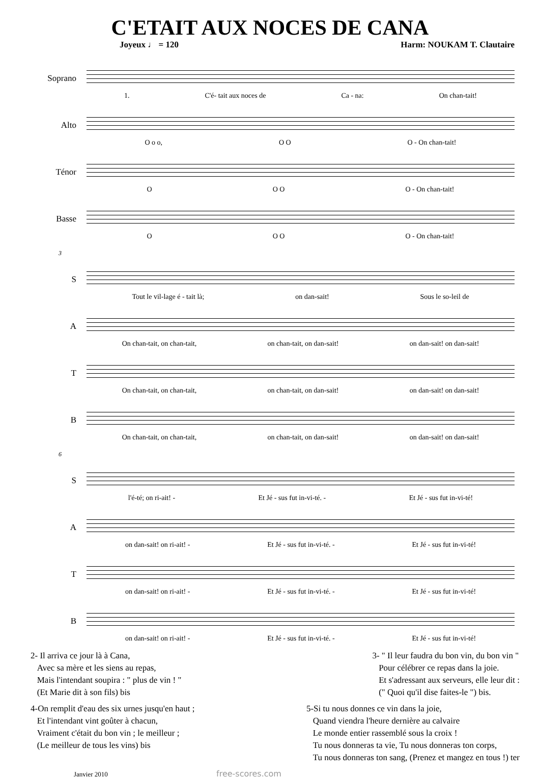C'ETAIT AUX NOCES DE CANA
Joyeux ♩ = 120 Harm: NOUKAM T. Clautaire
Soprano
1. C'é- tait aux noces de Ca - na: On chan-tait!
Alto
O o o, O O O - On chan-tait!
Ténor
O O O O - On chan-tait!
Basse
O O O O - On chan-tait!
3
S
Tout le vil-lage é - tait là; on dan-sait! Sous le so-leil de
A
On chan-tait, on chan-tait, on chan-tait, on dan-sait! on dan-sait! on dan-sait!
T
On chan-tait, on chan-tait, on chan-tait, on dan-sait! on dan-sait! on dan-sait!
B
On chan-tait, on chan-tait, on chan-tait, on dan-sait! on dan-sait! on dan-sait!
6
S
l'é-té; on ri-ait! - Et Jé - sus fut in-vi-té. - Et Jé - sus fut in-vi-té!
A
on dan-sait! on ri-ait! - Et Jé - sus fut in-vi-té. - Et Jé - sus fut in-vi-té!
T
on dan-sait! on ri-ait! - Et Jé - sus fut in-vi-té. - Et Jé - sus fut in-vi-té!
B
on dan-sait! on ri-ait! - Et Jé - sus fut in-vi-té. - Et Jé - sus fut in-vi-té!
2- Il arriva ce jour là à Cana,
Avec sa mère et les siens au repas,
Mais l'intendant soupira : " plus de vin ! "
(Et Marie dit à son fils) bis
3- " Il leur faudra du bon vin, du bon vin "
Pour célébrer ce repas dans la joie.
Et s'adressant aux serveurs, elle leur dit :
(" Quoi qu'il dise faites-le ") bis.
4-On remplit d'eau des six urnes jusqu'en haut ;
Et l'intendant vint goûter à chacun,
Vraiment c'était du bon vin ; le meilleur ;
(Le meilleur de tous les vins) bis
5-Si tu nous donnes ce vin dans la joie,
Quand viendra l'heure dernière au calvaire
Le monde entier rassemblé sous la croix !
Tu nous donneras ta vie, Tu nous donneras ton corps,
Tu nous donneras ton sang, (Prenez et mangez en tous !) ter
Janvier 2010 free-scores.com